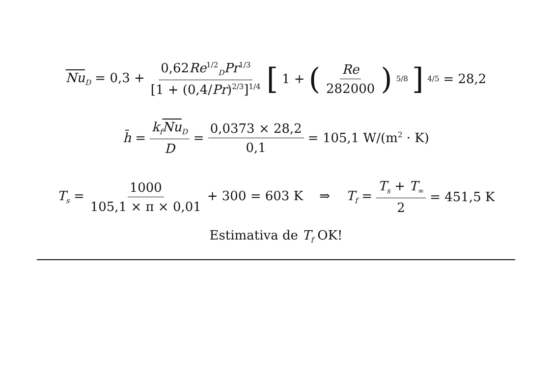Nu<sub>D</sub> = 0,3 + 0,62Re<sup>1/2</sup><sub>D</sub>Pr<sup>1/3</sup> [1 + (0,4/Pr)<sup>2/3</sup>]<sup>1/4</sup> [1 + ( Re 282000 )<sup>5/8</sup>]<sup>4/5</sup> = 28,2
h̄ = k<sub>f</sub> Nu<sub>D</sub> D = 0,0373 × 28,2 0,1 = 105,1 W/(m<sup>2</sup> · K)
T<sub>s</sub> = 1000 105,1 × π × 0,01 + 300 = 603 K ⇒ T<sub>f</sub> = T<sub>s</sub> + T<sub>∞</sub> 2 = 451,5 K
Estimativa de T<sub>f</sub> OK!